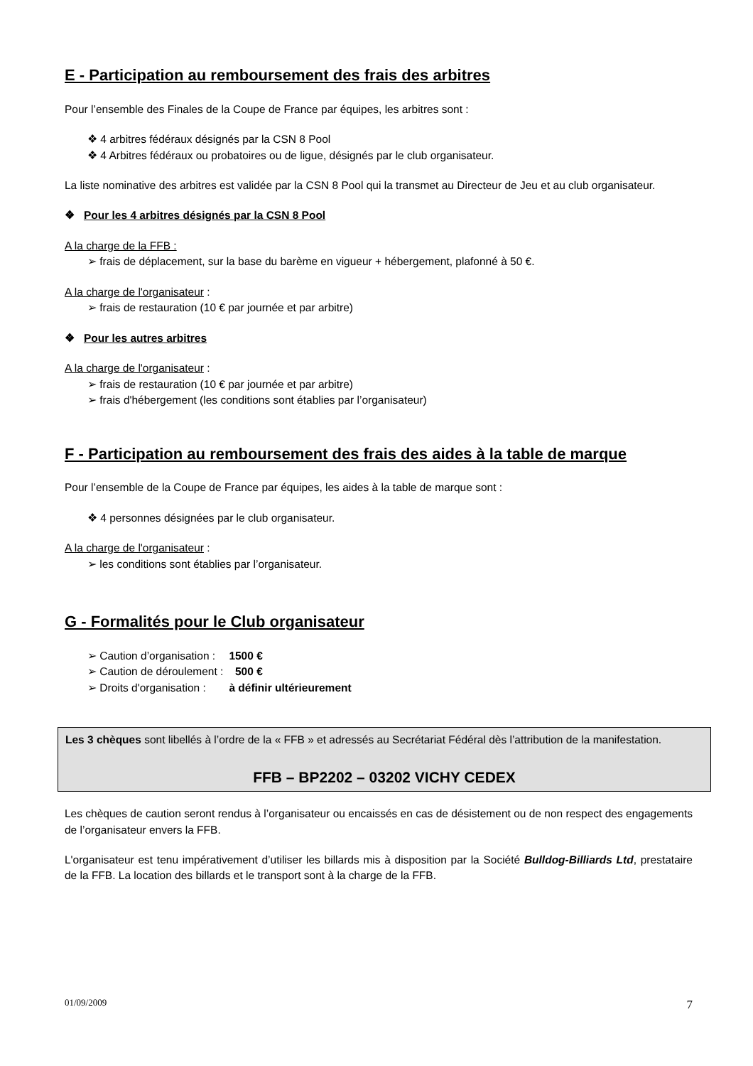E - Participation au remboursement des frais des arbitres
Pour l’ensemble des Finales de la Coupe de France par équipes, les arbitres sont :
❖ 4 arbitres fédéraux désignés par la CSN 8 Pool
❖ 4 Arbitres fédéraux ou probatoires ou de ligue, désignés par le club organisateur.
La liste nominative des arbitres est validée par la CSN 8 Pool qui la transmet au Directeur de Jeu et au club organisateur.
❖ Pour les 4 arbitres désignés par la CSN 8 Pool
A la charge de la FFB :
➢ frais de déplacement, sur la base du barème en vigueur + hébergement, plafonné à 50 €.
A la charge de l'organisateur :
➢ frais de restauration (10 € par journée et par arbitre)
❖ Pour les autres arbitres
A la charge de l'organisateur :
➢ frais de restauration (10 € par journée et par arbitre)
➢ frais d'hébergement (les conditions sont établies par l’organisateur)
F - Participation au remboursement des frais des aides à la table de marque
Pour l’ensemble de la Coupe de France par équipes, les aides à la table de marque sont :
❖ 4 personnes désignées par le club organisateur.
A la charge de l'organisateur :
➢ les conditions sont établies par l’organisateur.
G - Formalités pour le Club organisateur
| ➢ Caution d’organisation : | 1500 € |
| ➢ Caution de déroulement : | 500 € |
| ➢ Droits d'organisation : | à définir ultérieurement |
Les 3 chèques sont libellés à l’ordre de la « FFB » et adressés au Secrétariat Fédéral dès l’attribution de la manifestation.
FFB – BP2202 – 03202 VICHY CEDEX
Les chèques de caution seront rendus à l’organisateur ou encaissés en cas de désistement ou de non respect des engagements de l’organisateur envers la FFB.
L'organisateur est tenu impérativement d’utiliser les billards mis à disposition par la Société Bulldog-Billiards Ltd, prestataire de la FFB. La location des billards et le transport sont à la charge de la FFB.
01/09/2009 7